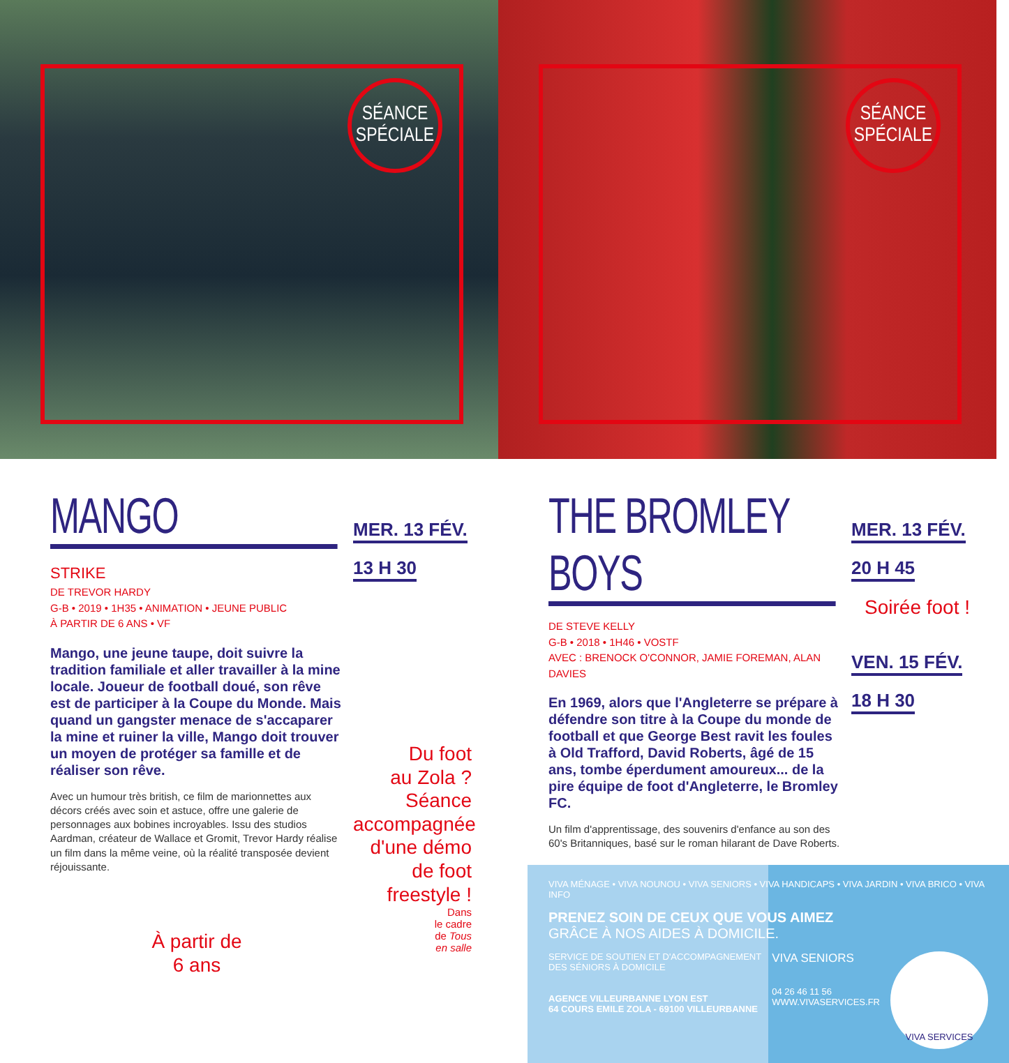SÉANCE
SPÉCIALE
SÉANCE
SPÉCIALE
MANGO
STRIKE
DE TREVOR HARDY
G-B • 2019 • 1H35 • ANIMATION • JEUNE PUBLIC
À PARTIR DE 6 ANS • VF
Mango, une jeune taupe, doit suivre la tradition familiale et aller travailler à la mine locale. Joueur de football doué, son rêve est de participer à la Coupe du Monde. Mais quand un gangster menace de s'accaparer la mine et ruiner la ville, Mango doit trouver un moyen de protéger sa famille et de réaliser son rêve.
Avec un humour très british, ce film de marionnettes aux décors créés avec soin et astuce, offre une galerie de personnages aux bobines incroyables. Issu des studios Aardman, créateur de Wallace et Gromit, Trevor Hardy réalise un film dans la même veine, où la réalité transposée devient réjouissante.
À partir de
6 ans
MER. 13 FÉV.
13 H 30
Du foot
au Zola ?
Séance
accompagnée
d'une démo de foot
freestyle !
Dans
le cadre
de Tous
en salle
THE BROMLEY BOYS
DE STEVE KELLY
G-B • 2018 • 1H46 • VOSTF
AVEC : BRENOCK O'CONNOR, JAMIE FOREMAN, ALAN DAVIES
En 1969, alors que l'Angleterre se prépare à défendre son titre à la Coupe du monde de football et que George Best ravit les foules à Old Trafford, David Roberts, âgé de 15 ans, tombe éperdument amoureux... de la pire équipe de foot d'Angleterre, le Bromley FC.
Un film d'apprentissage, des souvenirs d'enfance au son des 60's Britanniques, basé sur le roman hilarant de Dave Roberts.
MER. 13 FÉV.
20 H 45
Soirée foot !
VEN. 15 FÉV.
18 H 30
VIVA MÉNAGE • VIVA NOUNOU • VIVA SENIORS • VIVA HANDICAPS • VIVA JARDIN • VIVA BRICO • VIVA INFO
PRENEZ SOIN DE CEUX QUE VOUS AIMEZ
GRÂCE À NOS AIDES À DOMICILE.
SERVICE DE SOUTIEN ET D'ACCOMPAGNEMENT
DES SÉNIORS À DOMICILE
AGENCE VILLEURBANNE LYON EST
64 COURS EMILE ZOLA - 69100 VILLEURBANNE
VIVA SENIORS
04 26 46 11 56
WWW.VIVASERVICES.FR
VIVA SERVICES